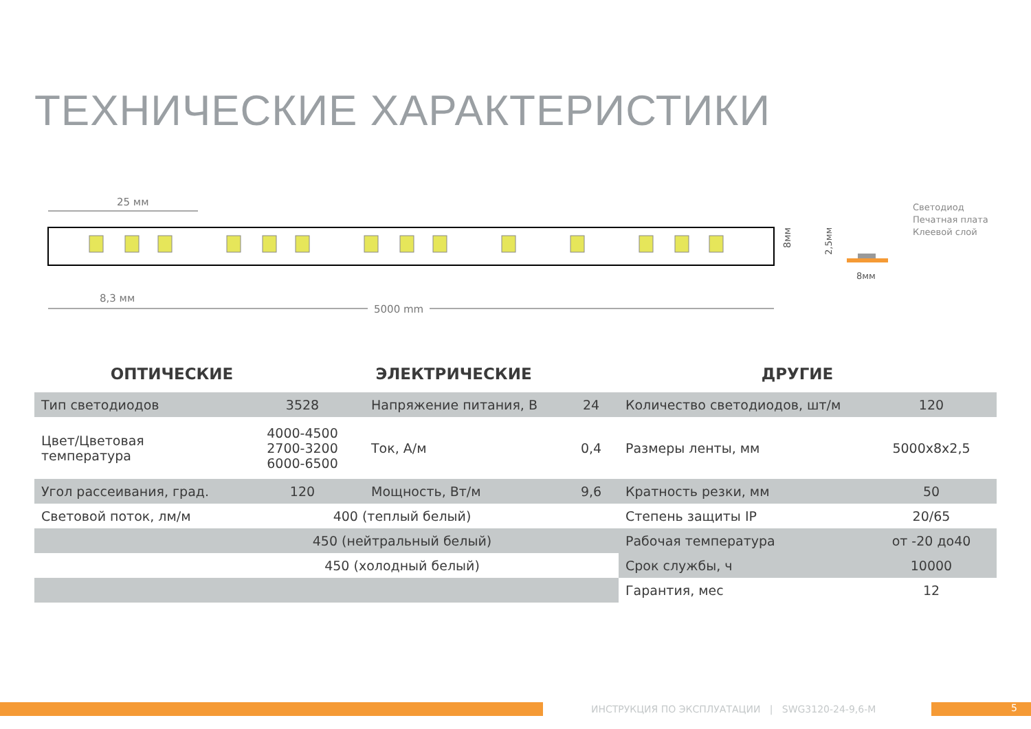ТЕХНИЧЕСКИЕ ХАРАКТЕРИСТИКИ
25 мм
8,3 мм
5000 mm
8мм
Светодиод
Печатная плата
Клеевой слой
2,5мм
8мм
ОПТИЧЕСКИЕ ЭЛЕКТРИЧЕСКИЕ ДРУГИЕ
| Тип светодиодов | 3528 | Напряжение питания, В | 24 | Количество светодиодов, шт/м | 120 |
| Цвет/Цветовая температура | 4000-4500 2700-3200 6000-6500 | Ток, А/м | 0,4 | Размеры ленты, мм | 5000x8x2,5 |
| Угол рассеивания, град. | 120 | Мощность, Вт/м | 9,6 | Кратность резки, мм | 50 |
| Световой поток, лм/м | 400 (теплый белый) | | | Степень защиты IP | 20/65 |
| | 450 (нейтральный белый) | | | Рабочая температура | от -20 до40 |
| | 450 (холодный белый) | | | Срок службы, ч | 10000 |
| | | | | Гарантия, мес | 12 |
ИНСТРУКЦИЯ ПО ЭКСПЛУАТАЦИИ | SWG3120-24-9,6-M
5